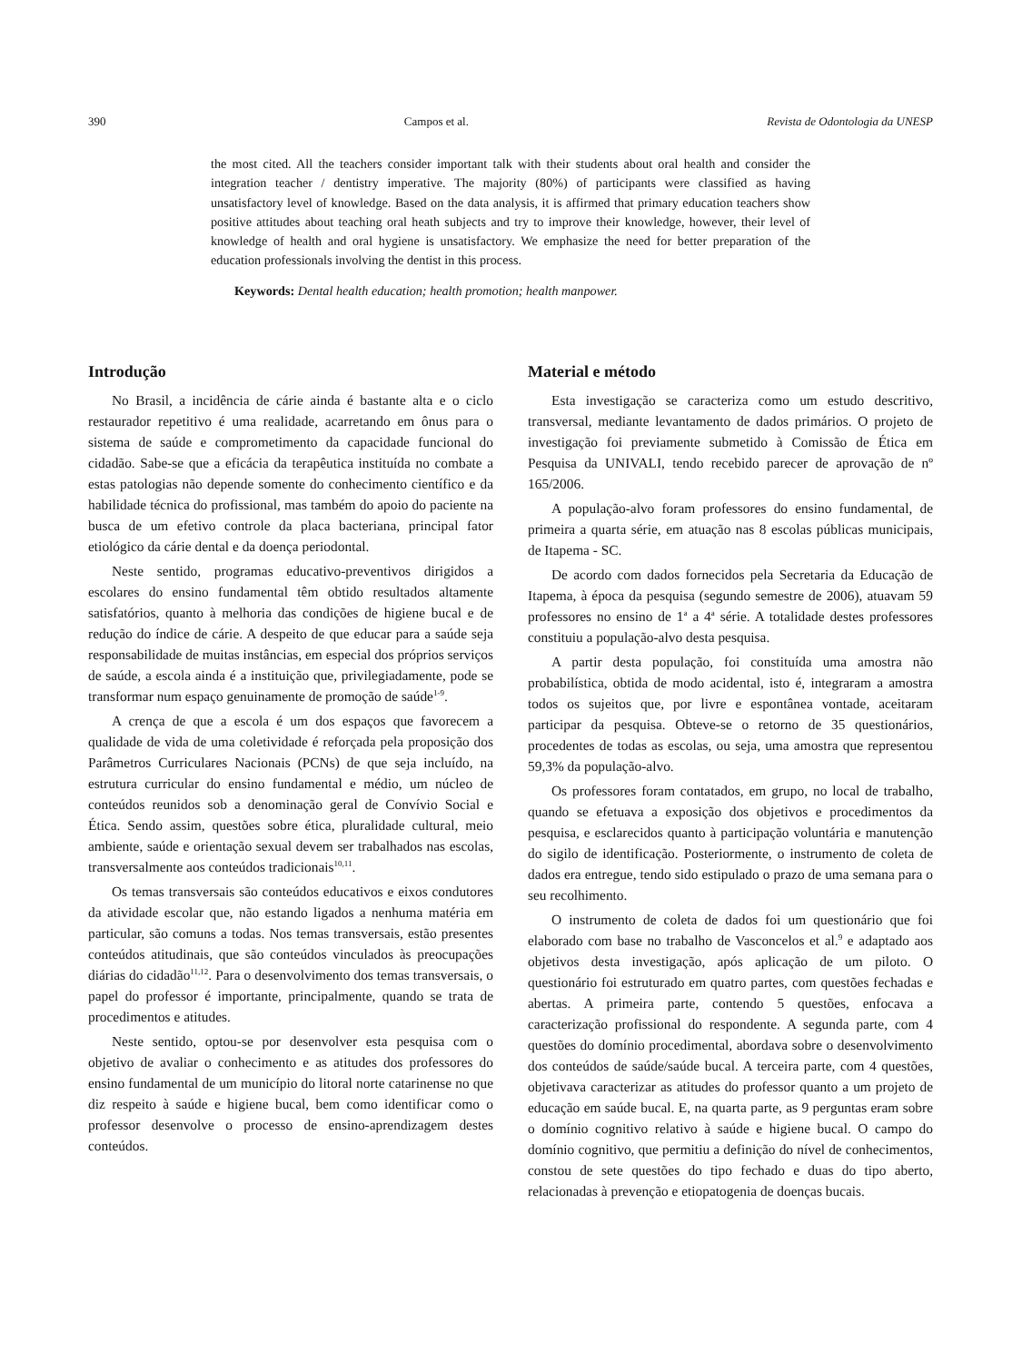390 Campos et al. Revista de Odontologia da UNESP
the most cited. All the teachers consider important talk with their students about oral health and consider the integration teacher / dentistry imperative. The majority (80%) of participants were classified as having unsatisfactory level of knowledge. Based on the data analysis, it is affirmed that primary education teachers show positive attitudes about teaching oral heath subjects and try to improve their knowledge, however, their level of knowledge of health and oral hygiene is unsatisfactory. We emphasize the need for better preparation of the education professionals involving the dentist in this process.
Keywords: Dental health education; health promotion; health manpower.
Introdução
No Brasil, a incidência de cárie ainda é bastante alta e o ciclo restaurador repetitivo é uma realidade, acarretando em ônus para o sistema de saúde e comprometimento da capacidade funcional do cidadão. Sabe-se que a eficácia da terapêutica instituída no combate a estas patologias não depende somente do conhecimento científico e da habilidade técnica do profissional, mas também do apoio do paciente na busca de um efetivo controle da placa bacteriana, principal fator etiológico da cárie dental e da doença periodontal.
Neste sentido, programas educativo-preventivos dirigidos a escolares do ensino fundamental têm obtido resultados altamente satisfatórios, quanto à melhoria das condições de higiene bucal e de redução do índice de cárie. A despeito de que educar para a saúde seja responsabilidade de muitas instâncias, em especial dos próprios serviços de saúde, a escola ainda é a instituição que, privilegiadamente, pode se transformar num espaço genuinamente de promoção de saúde<sup>1-9</sup>.
A crença de que a escola é um dos espaços que favorecem a qualidade de vida de uma coletividade é reforçada pela proposição dos Parâmetros Curriculares Nacionais (PCNs) de que seja incluído, na estrutura curricular do ensino fundamental e médio, um núcleo de conteúdos reunidos sob a denominação geral de Convívio Social e Ética. Sendo assim, questões sobre ética, pluralidade cultural, meio ambiente, saúde e orientação sexual devem ser trabalhados nas escolas, transversalmente aos conteúdos tradicionais<sup>10,11</sup>.
Os temas transversais são conteúdos educativos e eixos condutores da atividade escolar que, não estando ligados a nenhuma matéria em particular, são comuns a todas. Nos temas transversais, estão presentes conteúdos atitudinais, que são conteúdos vinculados às preocupações diárias do cidadão<sup>11,12</sup>. Para o desenvolvimento dos temas transversais, o papel do professor é importante, principalmente, quando se trata de procedimentos e atitudes.
Neste sentido, optou-se por desenvolver esta pesquisa com o objetivo de avaliar o conhecimento e as atitudes dos professores do ensino fundamental de um município do litoral norte catarinense no que diz respeito à saúde e higiene bucal, bem como identificar como o professor desenvolve o processo de ensino-aprendizagem destes conteúdos.
Material e método
Esta investigação se caracteriza como um estudo descritivo, transversal, mediante levantamento de dados primários. O projeto de investigação foi previamente submetido à Comissão de Ética em Pesquisa da UNIVALI, tendo recebido parecer de aprovação de nº 165/2006.
A população-alvo foram professores do ensino fundamental, de primeira a quarta série, em atuação nas 8 escolas públicas municipais, de Itapema - SC.
De acordo com dados fornecidos pela Secretaria da Educação de Itapema, à época da pesquisa (segundo semestre de 2006), atuavam 59 professores no ensino de 1<sup>a</sup> a 4<sup>a</sup> série. A totalidade destes professores constituiu a população-alvo desta pesquisa.
A partir desta população, foi constituída uma amostra não probabilística, obtida de modo acidental, isto é, integraram a amostra todos os sujeitos que, por livre e espontânea vontade, aceitaram participar da pesquisa. Obteve-se o retorno de 35 questionários, procedentes de todas as escolas, ou seja, uma amostra que representou 59,3% da população-alvo.
Os professores foram contatados, em grupo, no local de trabalho, quando se efetuava a exposição dos objetivos e procedimentos da pesquisa, e esclarecidos quanto à participação voluntária e manutenção do sigilo de identificação. Posteriormente, o instrumento de coleta de dados era entregue, tendo sido estipulado o prazo de uma semana para o seu recolhimento.
O instrumento de coleta de dados foi um questionário que foi elaborado com base no trabalho de Vasconcelos et al.<sup>9</sup> e adaptado aos objetivos desta investigação, após aplicação de um piloto. O questionário foi estruturado em quatro partes, com questões fechadas e abertas. A primeira parte, contendo 5 questões, enfocava a caracterização profissional do respondente. A segunda parte, com 4 questões do domínio procedimental, abordava sobre o desenvolvimento dos conteúdos de saúde/saúde bucal. A terceira parte, com 4 questões, objetivava caracterizar as atitudes do professor quanto a um projeto de educação em saúde bucal. E, na quarta parte, as 9 perguntas eram sobre o domínio cognitivo relativo à saúde e higiene bucal. O campo do domínio cognitivo, que permitiu a definição do nível de conhecimentos, constou de sete questões do tipo fechado e duas do tipo aberto, relacionadas à prevenção e etiopatogenia de doenças bucais.